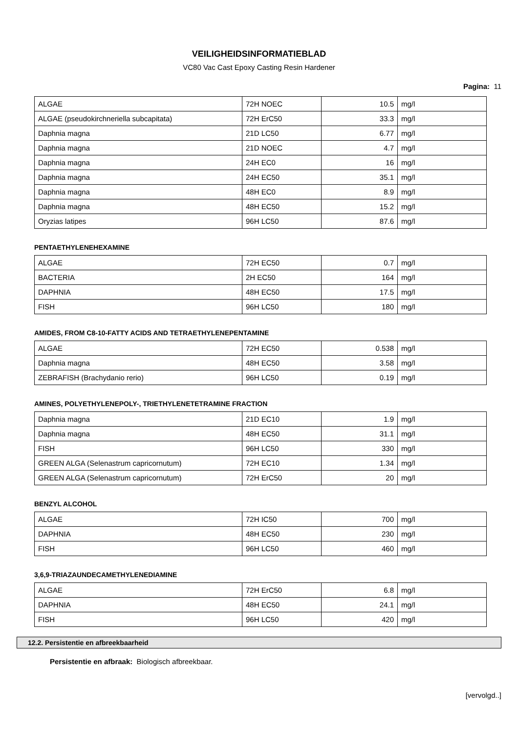VEILIGHEIDSINFORMATIEBLAD
VC80 Vac Cast Epoxy Casting Resin Hardener
Pagina: 11
| ALGAE | 72H NOEC | 10.5 | mg/l |
| ALGAE (pseudokirchneriella subcapitata) | 72H ErC50 | 33.3 | mg/l |
| Daphnia magna | 21D LC50 | 6.77 | mg/l |
| Daphnia magna | 21D NOEC | 4.7 | mg/l |
| Daphnia magna | 24H EC0 | 16 | mg/l |
| Daphnia magna | 24H EC50 | 35.1 | mg/l |
| Daphnia magna | 48H EC0 | 8.9 | mg/l |
| Daphnia magna | 48H EC50 | 15.2 | mg/l |
| Oryzias latipes | 96H LC50 | 87.6 | mg/l |
PENTAETHYLENEHEXAMINE
| ALGAE | 72H EC50 | 0.7 | mg/l |
| BACTERIA | 2H EC50 | 164 | mg/l |
| DAPHNIA | 48H EC50 | 17.5 | mg/l |
| FISH | 96H LC50 | 180 | mg/l |
AMIDES, FROM C8-10-FATTY ACIDS AND TETRAETHYLENEPENTAMINE
| ALGAE | 72H EC50 | 0.538 | mg/l |
| Daphnia magna | 48H EC50 | 3.58 | mg/l |
| ZEBRAFISH (Brachydanio rerio) | 96H LC50 | 0.19 | mg/l |
AMINES, POLYETHYLENEPOLY-, TRIETHYLENETETRAMINE FRACTION
| Daphnia magna | 21D EC10 | 1.9 | mg/l |
| Daphnia magna | 48H EC50 | 31.1 | mg/l |
| FISH | 96H LC50 | 330 | mg/l |
| GREEN ALGA (Selenastrum capricornutum) | 72H EC10 | 1.34 | mg/l |
| GREEN ALGA (Selenastrum capricornutum) | 72H ErC50 | 20 | mg/l |
BENZYL ALCOHOL
| ALGAE | 72H IC50 | 700 | mg/l |
| DAPHNIA | 48H EC50 | 230 | mg/l |
| FISH | 96H LC50 | 460 | mg/l |
3,6,9-TRIAZAUNDECAMETHYLENEDIAMINE
| ALGAE | 72H ErC50 | 6.8 | mg/l |
| DAPHNIA | 48H EC50 | 24.1 | mg/l |
| FISH | 96H LC50 | 420 | mg/l |
12.2. Persistentie en afbreekbaarheid
Persistentie en afbraak: Biologisch afbreekbaar.
[vervolgd..]